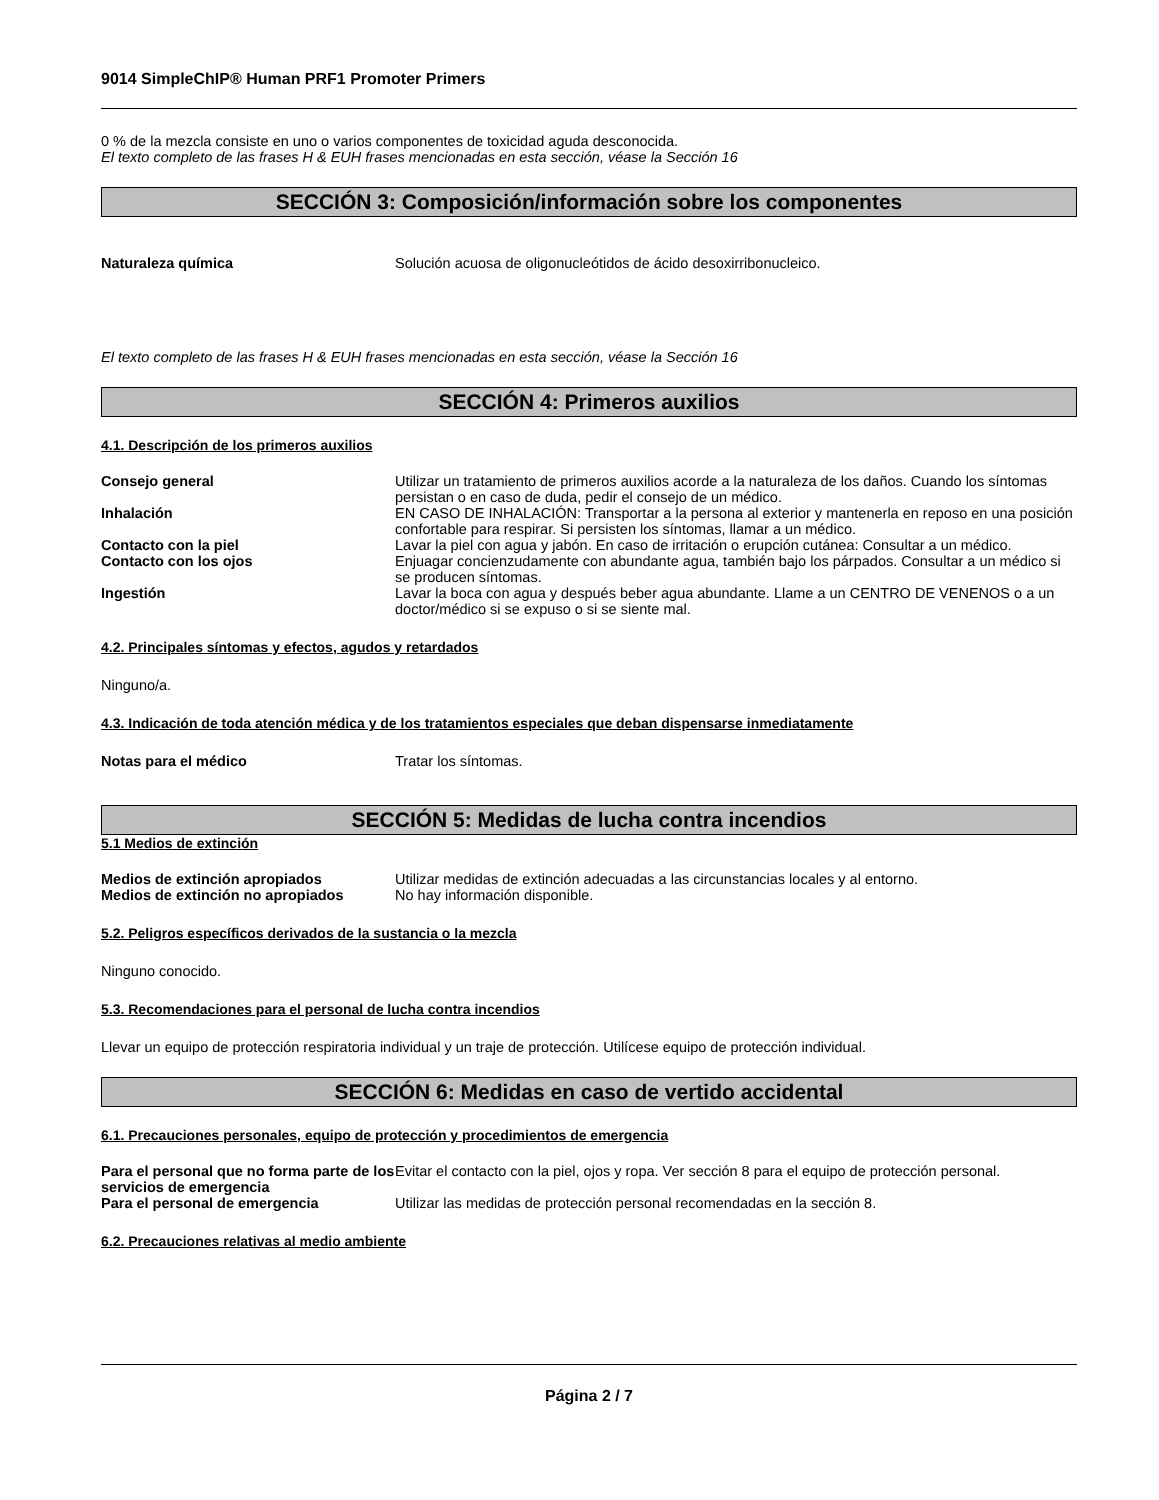9014 SimpleChIP® Human PRF1 Promoter Primers
0 % de la mezcla consiste en uno o varios componentes de toxicidad aguda desconocida.
El texto completo de las frases H & EUH frases mencionadas en esta sección, véase la Sección 16
SECCIÓN 3: Composición/información sobre los componentes
Naturaleza química Solución acuosa de oligonucleótidos de ácido desoxirribonucleico.
El texto completo de las frases H & EUH frases mencionadas en esta sección, véase la Sección 16
SECCIÓN 4: Primeros auxilios
4.1. Descripción de los primeros auxilios
Consejo general Utilizar un tratamiento de primeros auxilios acorde a la naturaleza de los daños. Cuando los síntomas persistan o en caso de duda, pedir el consejo de un médico.
Inhalación EN CASO DE INHALACIÓN: Transportar a la persona al exterior y mantenerla en reposo en una posición confortable para respirar. Si persisten los síntomas, llamar a un médico.
Contacto con la piel Lavar la piel con agua y jabón. En caso de irritación o erupción cutánea: Consultar a un médico.
Contacto con los ojos Enjuagar concienzudamente con abundante agua, también bajo los párpados. Consultar a un médico si se producen síntomas.
Ingestión Lavar la boca con agua y después beber agua abundante. Llame a un CENTRO DE VENENOS o a un doctor/médico si se expuso o si se siente mal.
4.2. Principales síntomas y efectos, agudos y retardados
Ninguno/a.
4.3. Indicación de toda atención médica y de los tratamientos especiales que deban dispensarse inmediatamente
Notas para el médico Tratar los síntomas.
SECCIÓN 5: Medidas de lucha contra incendios
5.1 Medios de extinción
Medios de extinción apropiados Utilizar medidas de extinción adecuadas a las circunstancias locales y al entorno.
Medios de extinción no apropiados No hay información disponible.
5.2. Peligros específicos derivados de la sustancia o la mezcla
Ninguno conocido.
5.3. Recomendaciones para el personal de lucha contra incendios
Llevar un equipo de protección respiratoria individual y un traje de protección. Utilícese equipo de protección individual.
SECCIÓN 6: Medidas en caso de vertido accidental
6.1. Precauciones personales, equipo de protección y procedimientos de emergencia
Para el personal que no forma parte de los servicios de emergencia
Evitar el contacto con la piel, ojos y ropa. Ver sección 8 para el equipo de protección personal.
Para el personal de emergencia Utilizar las medidas de protección personal recomendadas en la sección 8.
6.2. Precauciones relativas al medio ambiente
Página 2 / 7